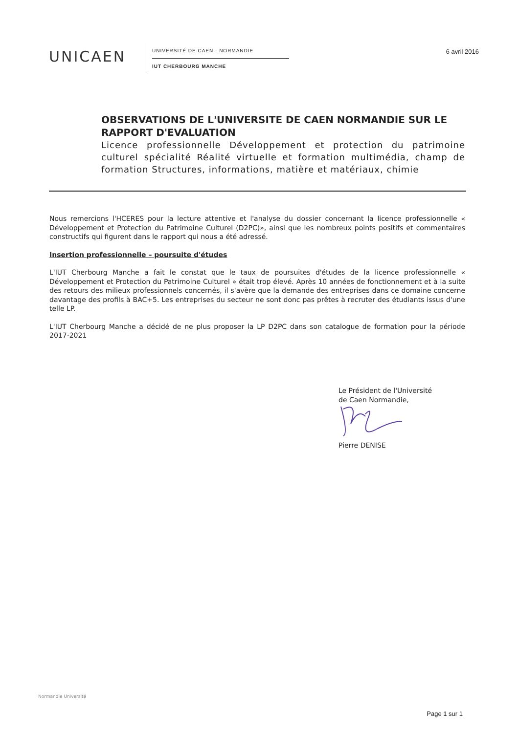UNICAEN
UNIVERSITÉ DE CAEN · NORMANDIE
IUT CHERBOURG MANCHE
6 avril 2016
OBSERVATIONS DE L'UNIVERSITE DE CAEN NORMANDIE SUR LE RAPPORT D'EVALUATION
Licence professionnelle Développement et protection du patrimoine culturel spécialité Réalité virtuelle et formation multimédia, champ de formation Structures, informations, matière et matériaux, chimie
Nous remercions l'HCERES pour la lecture attentive et l'analyse du dossier concernant la licence professionnelle « Développement et Protection du Patrimoine Culturel (D2PC)», ainsi que les nombreux points positifs et commentaires constructifs qui figurent dans le rapport qui nous a été adressé.
Insertion professionnelle – poursuite d'études
L'IUT Cherbourg Manche a fait le constat que le taux de poursuites d'études de la licence professionnelle « Développement et Protection du Patrimoine Culturel » était trop élevé. Après 10 années de fonctionnement et à la suite des retours des milieux professionnels concernés, il s'avère que la demande des entreprises dans ce domaine concerne davantage des profils à BAC+5. Les entreprises du secteur ne sont donc pas prêtes à recruter des étudiants issus d'une telle LP.
L'IUT Cherbourg Manche a décidé de ne plus proposer la LP D2PC dans son catalogue de formation pour la période 2017-2021
Le Président de l'Université
de Caen Normandie,
Pierre DENISE
Normandie Université
Page 1 sur 1